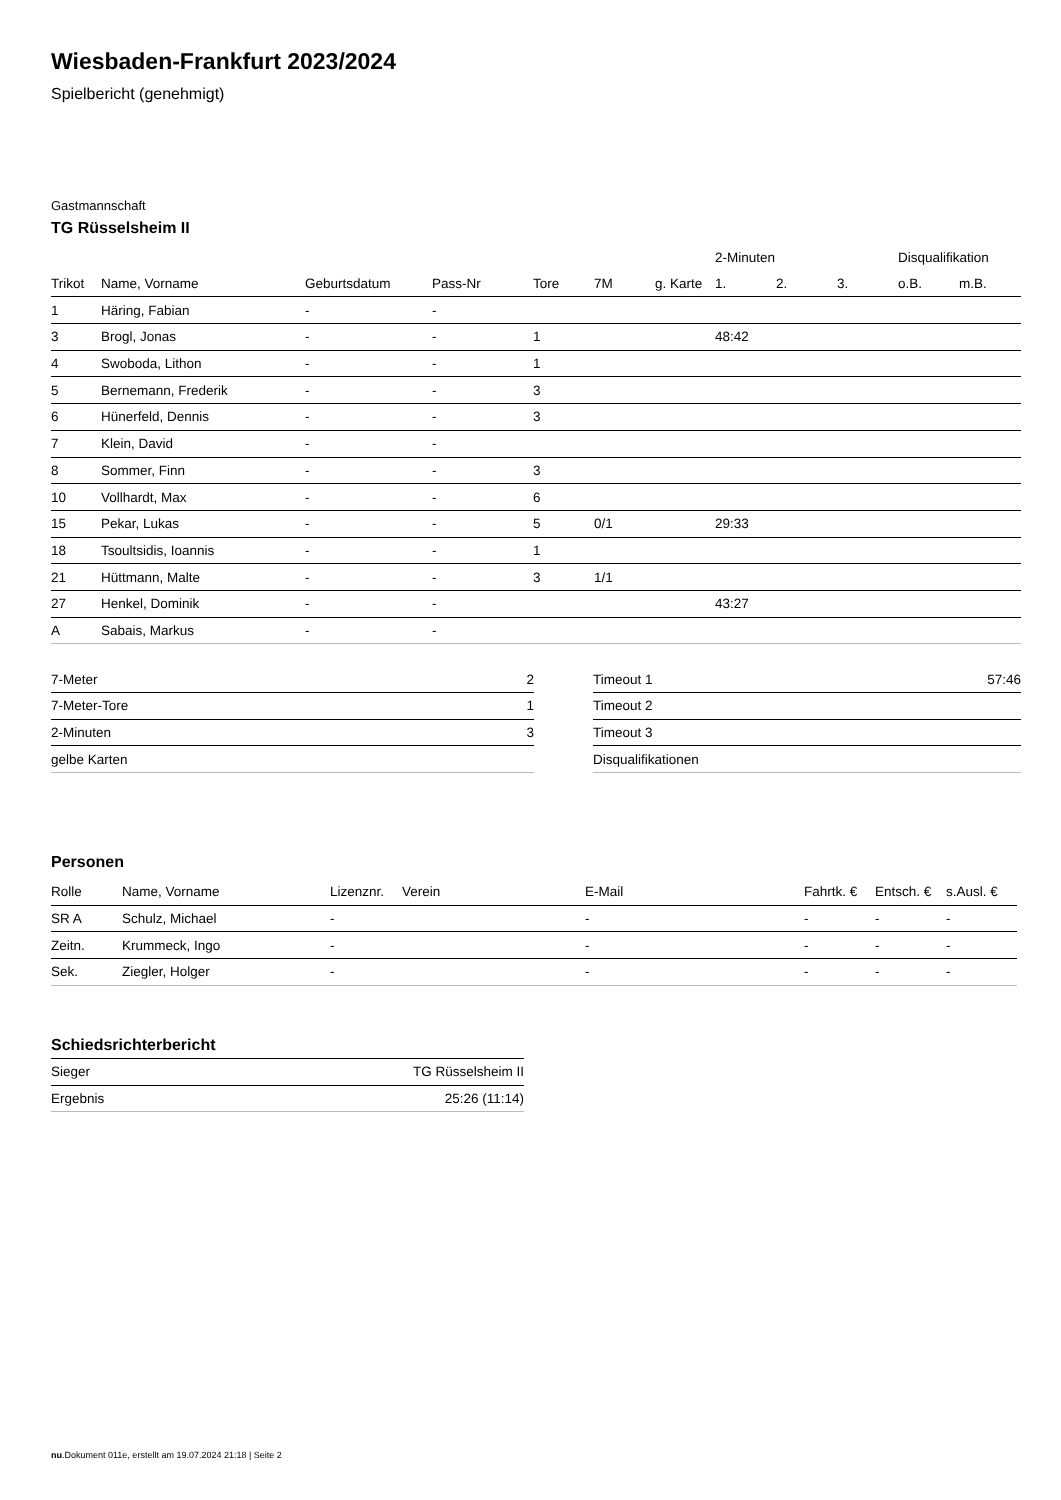Wiesbaden-Frankfurt 2023/2024
Spielbericht (genehmigt)
Gastmannschaft
TG Rüsselsheim II
| | | | | | | | 2-Minuten | | | Disqualifikation | |
| --- | --- | --- | --- | --- | --- | --- | --- | --- | --- | --- | --- |
| Trikot | Name, Vorname | Geburtsdatum | Pass-Nr | Tore | 7M | g. Karte | 1. | 2. | 3. | o.B. | m.B. |
| 1 | Häring, Fabian | - | - | | | | | | | | |
| 3 | Brogl, Jonas | - | - | 1 | | | 48:42 | | | | |
| 4 | Swoboda, Lithon | - | - | 1 | | | | | | | |
| 5 | Bernemann, Frederik | - | - | 3 | | | | | | | |
| 6 | Hünerfeld, Dennis | - | - | 3 | | | | | | | |
| 7 | Klein, David | - | - | | | | | | | | |
| 8 | Sommer, Finn | - | - | 3 | | | | | | | |
| 10 | Vollhardt, Max | - | - | 6 | | | | | | | |
| 15 | Pekar, Lukas | - | - | 5 | 0/1 | | 29:33 | | | | |
| 18 | Tsoultsidis, Ioannis | - | - | 1 | | | | | | | |
| 21 | Hüttmann, Malte | - | - | 3 | 1/1 | | | | | | |
| 27 | Henkel, Dominik | - | - | | | | 43:27 | | | | |
| A | Sabais, Markus | - | - | | | | | | | | |
| 7-Meter | 2 |
| 7-Meter-Tore | 1 |
| 2-Minuten | 3 |
| gelbe Karten | |
| Timeout 1 | 57:46 |
| Timeout 2 | |
| Timeout 3 | |
| Disqualifikationen | |
Personen
| Rolle | Name, Vorname | Lizenznr. | Verein | E-Mail | Fahrtk. € | Entsch. € | s.Ausl. € |
| --- | --- | --- | --- | --- | --- | --- | --- |
| SR A | Schulz, Michael | - | | - | - | - | - |
| Zeitn. | Krummeck, Ingo | - | | - | - | - | - |
| Sek. | Ziegler, Holger | - | | - | - | - | - |
Schiedsrichterbericht
| Sieger | TG Rüsselsheim II |
| Ergebnis | 25:26 (11:14) |
nu.Dokument 011e, erstellt am 19.07.2024 21:18 | Seite 2